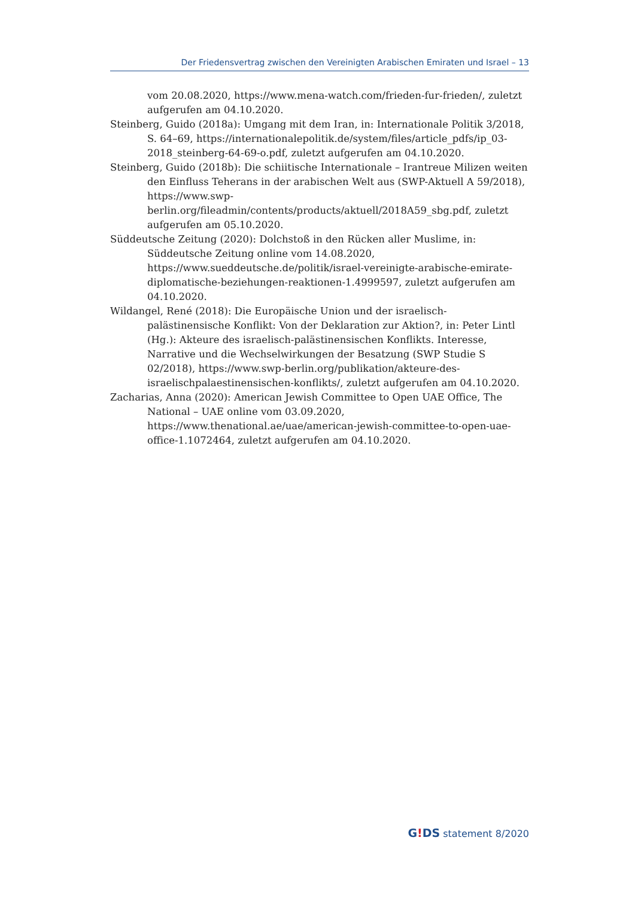Der Friedensvertrag zwischen den Vereinigten Arabischen Emiraten und Israel – 13
vom 20.08.2020, https://www.mena-watch.com/frieden-fur-frieden/, zuletzt aufgerufen am 04.10.2020.
Steinberg, Guido (2018a): Umgang mit dem Iran, in: Internationale Politik 3/2018, S. 64–69, https://internationalepolitik.de/system/files/article_pdfs/ip_03-2018_steinberg-64-69-o.pdf, zuletzt aufgerufen am 04.10.2020.
Steinberg, Guido (2018b): Die schiitische Internationale – Irantreue Milizen weiten den Einfluss Teherans in der arabischen Welt aus (SWP-Aktuell A 59/2018), https://www.swp-berlin.org/fileadmin/contents/products/aktuell/2018A59_sbg.pdf, zuletzt aufgerufen am 05.10.2020.
Süddeutsche Zeitung (2020): Dolchstoß in den Rücken aller Muslime, in: Süddeutsche Zeitung online vom 14.08.2020, https://www.sueddeutsche.de/politik/israel-vereinigte-arabische-emirate-diplomatische-beziehungen-reaktionen-1.4999597, zuletzt aufgerufen am 04.10.2020.
Wildangel, René (2018): Die Europäische Union und der israelisch-palästinensische Konflikt: Von der Deklaration zur Aktion?, in: Peter Lintl (Hg.): Akteure des israelisch-palästinensischen Konflikts. Interesse, Narrative und die Wechselwirkungen der Besatzung (SWP Studie S 02/2018), https://www.swp-berlin.org/publikation/akteure-des-israelischpalaestinensischen-konflikts/, zuletzt aufgerufen am 04.10.2020.
Zacharias, Anna (2020): American Jewish Committee to Open UAE Office, The National – UAE online vom 03.09.2020, https://www.thenational.ae/uae/american-jewish-committee-to-open-uae-office-1.1072464, zuletzt aufgerufen am 04.10.2020.
G!DS statement 8/2020